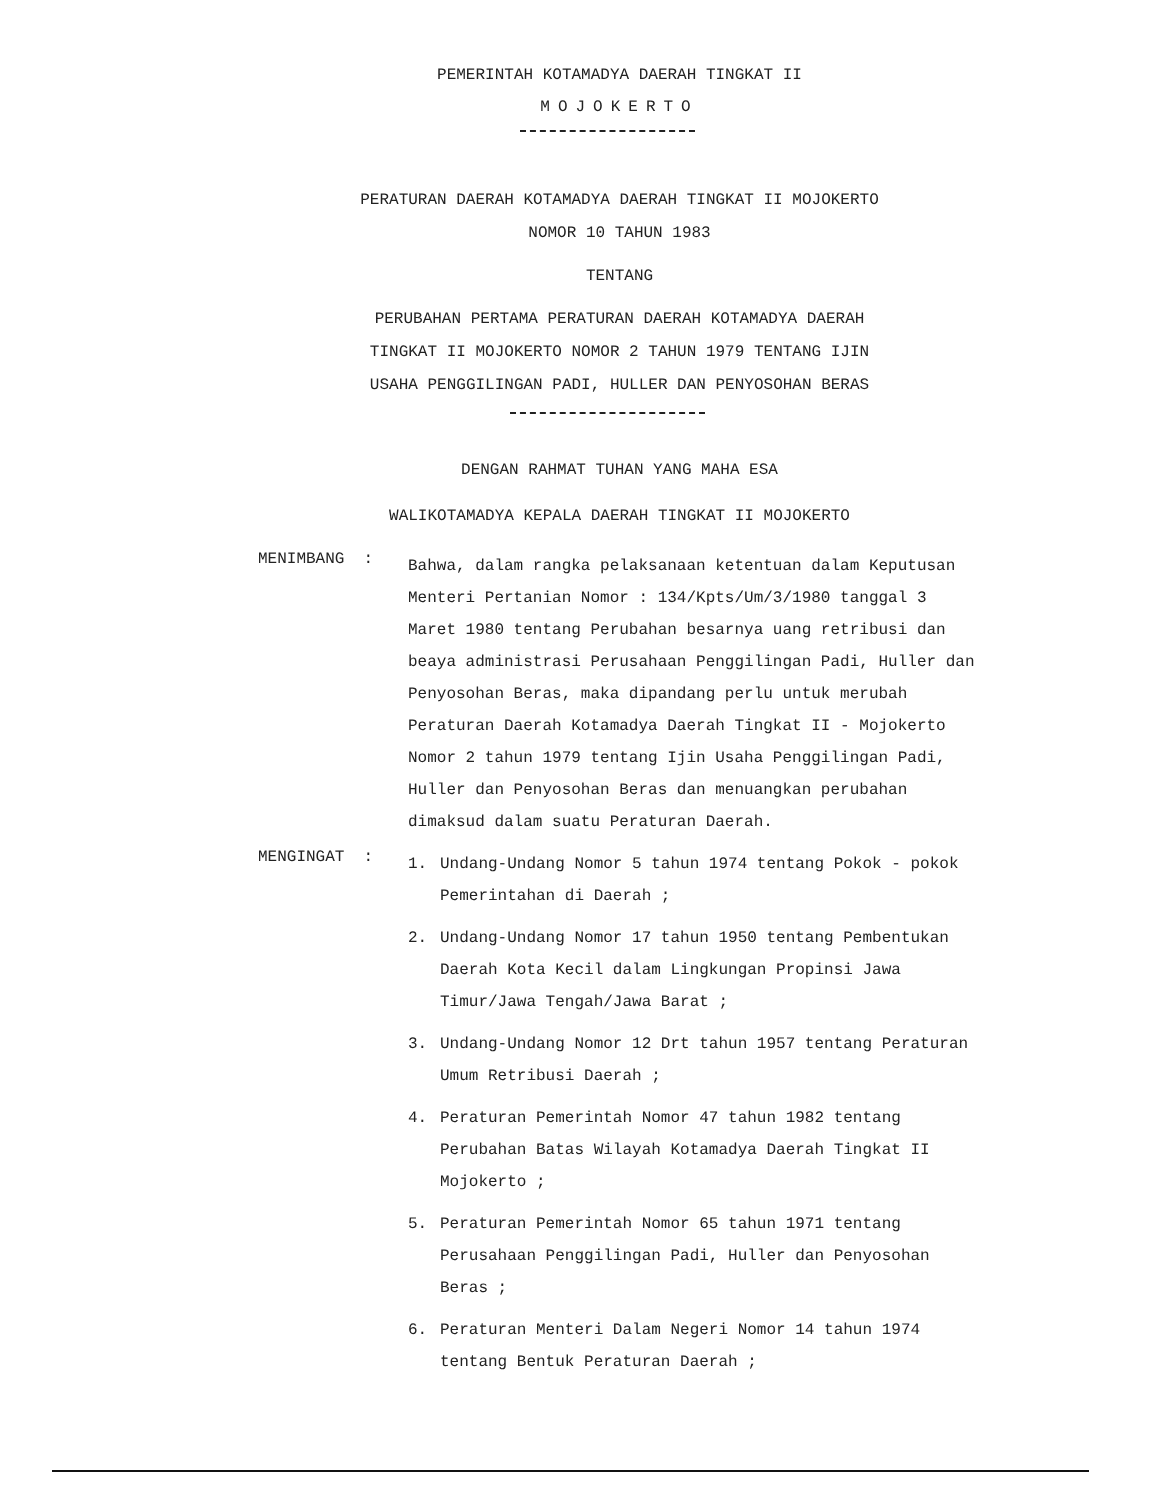PEMERINTAH KOTAMADYA DAERAH TINGKAT II
MOJOKERTO
PERATURAN DAERAH KOTAMADYA DAERAH TINGKAT II MOJOKERTO
NOMOR 10 TAHUN 1983
TENTANG
PERUBAHAN PERTAMA PERATURAN DAERAH KOTAMADYA DAERAH
TINGKAT II MOJOKERTO NOMOR 2 TAHUN 1979 TENTANG IJIN
USAHA PENGGILINGAN PADI, HULLER DAN PENYOSOHAN BERAS
DENGAN RAHMAT TUHAN YANG MAHA ESA
WALIKOTAMADYA KEPALA DAERAH TINGKAT II MOJOKERTO
MENIMBANG :
Bahwa, dalam rangka pelaksanaan ketentuan dalam Keputusan Menteri Pertanian Nomor : 134/Kpts/Um/3/1980 tanggal 3 Maret 1980 tentang Perubahan besarnya uang retribusi dan beaya administrasi Perusahaan Penggilingan Padi, Huller dan Penyosohan Beras, maka dipandang perlu untuk merubah Peraturan Daerah Kotamadya Daerah Tingkat II - Mojokerto Nomor 2 tahun 1979 tentang Ijin Usaha Penggilingan Padi, Huller dan Penyosohan Beras dan menuangkan perubahan dimaksud dalam suatu Peraturan Daerah.
MENGINGAT :
1. Undang-Undang Nomor 5 tahun 1974 tentang Pokok - pokok Pemerintahan di Daerah ;
2. Undang-Undang Nomor 17 tahun 1950 tentang Pembentukan Daerah Kota Kecil dalam Lingkungan Propinsi Jawa Timur/Jawa Tengah/Jawa Barat ;
3. Undang-Undang Nomor 12 Drt tahun 1957 tentang Peraturan Umum Retribusi Daerah ;
4. Peraturan Pemerintah Nomor 47 tahun 1982 tentang Perubahan Batas Wilayah Kotamadya Daerah Tingkat II Mojokerto ;
5. Peraturan Pemerintah Nomor 65 tahun 1971 tentang Perusahaan Penggilingan Padi, Huller dan Penyosohan Beras ;
6. Peraturan Menteri Dalam Negeri Nomor 14 tahun 1974 tentang Bentuk Peraturan Daerah ;